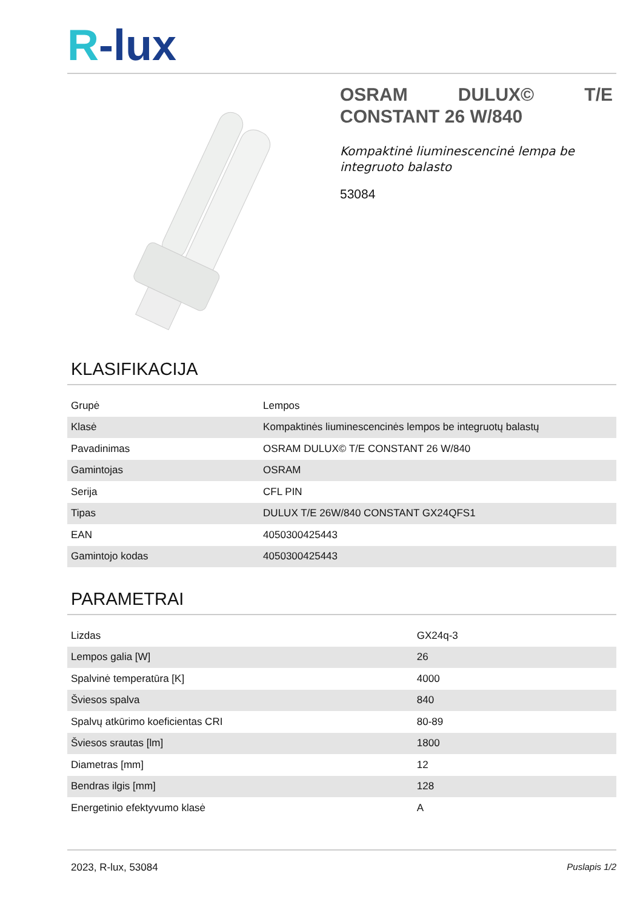R-lux
OSRAM DULUX© T/E CONSTANT 26 W/840
Kompaktinė liuminescencinė lempa be integruoto balasto
53084
KLASIFIKACIJA
| Grupė | Lempos |
| Klasė | Kompaktinės liuminescencinės lempos be integruotų balastų |
| Pavadinimas | OSRAM DULUX© T/E CONSTANT 26 W/840 |
| Gamintojas | OSRAM |
| Serija | CFL PIN |
| Tipas | DULUX T/E 26W/840 CONSTANT GX24QFS1 |
| EAN | 4050300425443 |
| Gamintojo kodas | 4050300425443 |
PARAMETRAI
| Lizdas | GX24q-3 |
| Lempos galia [W] | 26 |
| Spalvinė temperatūra [K] | 4000 |
| Šviesos spalva | 840 |
| Spalvų atkūrimo koeficientas CRI | 80-89 |
| Šviesos srautas [lm] | 1800 |
| Diametras [mm] | 12 |
| Bendras ilgis [mm] | 128 |
| Energetinio efektyvumo klasė | A |
2023, R-lux, 53084 Puslapis 1/2